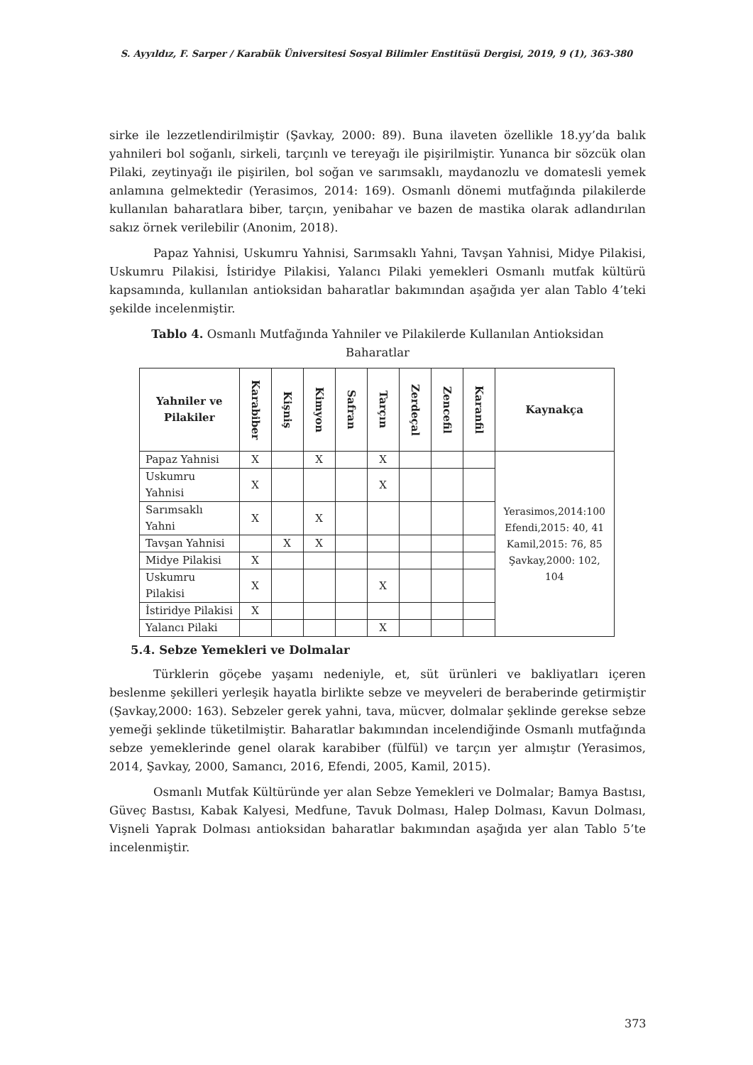S. Ayyıldız, F. Sarper / Karabük Üniversitesi Sosyal Bilimler Enstitüsü Dergisi, 2019, 9 (1), 363-380
sirke ile lezzetlendirilmiştir (Şavkay, 2000: 89). Buna ilaveten özellikle 18.yy’da balık yahnileri bol soğanlı, sirkeli, tarçınlı ve tereyağı ile pişirilmiştir. Yunanca bir sözcük olan Pilaki, zeytinyağı ile pişirilen, bol soğan ve sarımsaklı, maydanozlu ve domatesli yemek anlamına gelmektedir (Yerasimos, 2014: 169). Osmanlı dönemi mutfağında pilakilerde kullanılan baharatlara biber, tarçın, yenibahar ve bazen de mastika olarak adlandırılan sakız örnek verilebilir (Anonim, 2018).
Papaz Yahnisi, Uskumru Yahnisi, Sarımsaklı Yahni, Tavşan Yahnisi, Midye Pilakisi, Uskumru Pilakisi, İstiridye Pilakisi, Yalancı Pilaki yemekleri Osmanlı mutfak kültürü kapsamında, kullanılan antioksidan baharatlar bakımından aşağıda yer alan Tablo 4’teki şekilde incelenmiştir.
Tablo 4. Osmanlı Mutfağında Yahniler ve Pilakilerde Kullanılan Antioksidan Baharatlar
| Yahniler ve Pilakiler | Karabiber | Kişniş | Kimyon | Safran | Tarçın | Zerdeçal | Zencefil | Karanfil | Kaynakça |
| --- | --- | --- | --- | --- | --- | --- | --- | --- | --- |
| Papaz Yahnisi | X | | X | | X | | | | Yerasimos,2014:100 Efendi,2015: 40, 41 Kamil,2015: 76, 85 Şavkay,2000: 102, 104 |
| Uskumru Yahnisi | X | | | | X | | | | |
| Sarımsaklı Yahni | X | | X | | | | | | |
| Tavşan Yahnisi | | X | X | | | | | | |
| Midye Pilakisi | X | | | | | | | | |
| Uskumru Pilakisi | X | | | | X | | | | |
| İstiridye Pilakisi | X | | | | | | | | |
| Yalancı Pilaki | | | | | X | | | | |
5.4. Sebze Yemekleri ve Dolmalar
Türklerin göçebe yaşamı nedeniyle, et, süt ürünleri ve bakliyatları içeren beslenme şekilleri yerleşik hayatla birlikte sebze ve meyveleri de beraberinde getirmiştir (Şavkay,2000: 163). Sebzeler gerek yahni, tava, mücver, dolmalar şeklinde gerekse sebze yemeği şeklinde tüketilmiştir. Baharatlar bakımından incelendiğinde Osmanlı mutfağında sebze yemeklerinde genel olarak karabiber (fülfül) ve tarçın yer almıştır (Yerasimos, 2014, Şavkay, 2000, Samancı, 2016, Efendi, 2005, Kamil, 2015).
Osmanlı Mutfak Kültüründe yer alan Sebze Yemekleri ve Dolmalar; Bamya Bastısı, Güveç Bastısı, Kabak Kalyesi, Medfune, Tavuk Dolması, Halep Dolması, Kavun Dolması, Vişneli Yaprak Dolması antioksidan baharatlar bakımından aşağıda yer alan Tablo 5’te incelenmiştir.
373